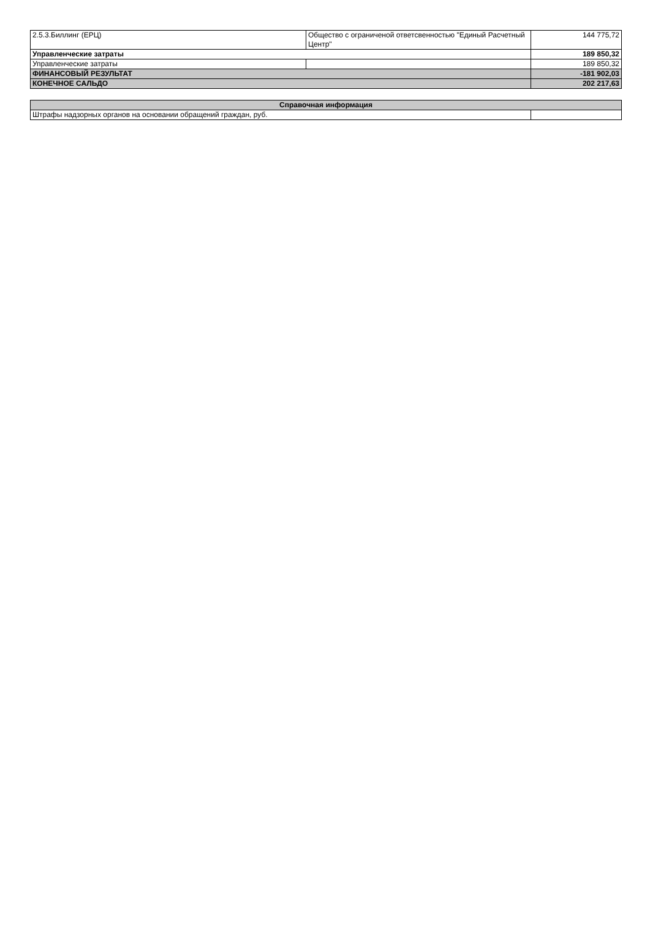| 2.5.3.Биллинг (ЕРЦ) | Общество с ограниченой ответсвенностью "Единый Расчетный Центр" | 144 775,72 |
| Управленческие затраты | | 189 850,32 |
| Управленческие затраты | | 189 850,32 |
| ФИНАНСОВЫЙ РЕЗУЛЬТАТ | | -181 902,03 |
| КОНЕЧНОЕ САЛЬДО | | 202 217,63 |
| Справочная информация | |
| Штрафы надзорных органов на основании обращений граждан, руб. | |